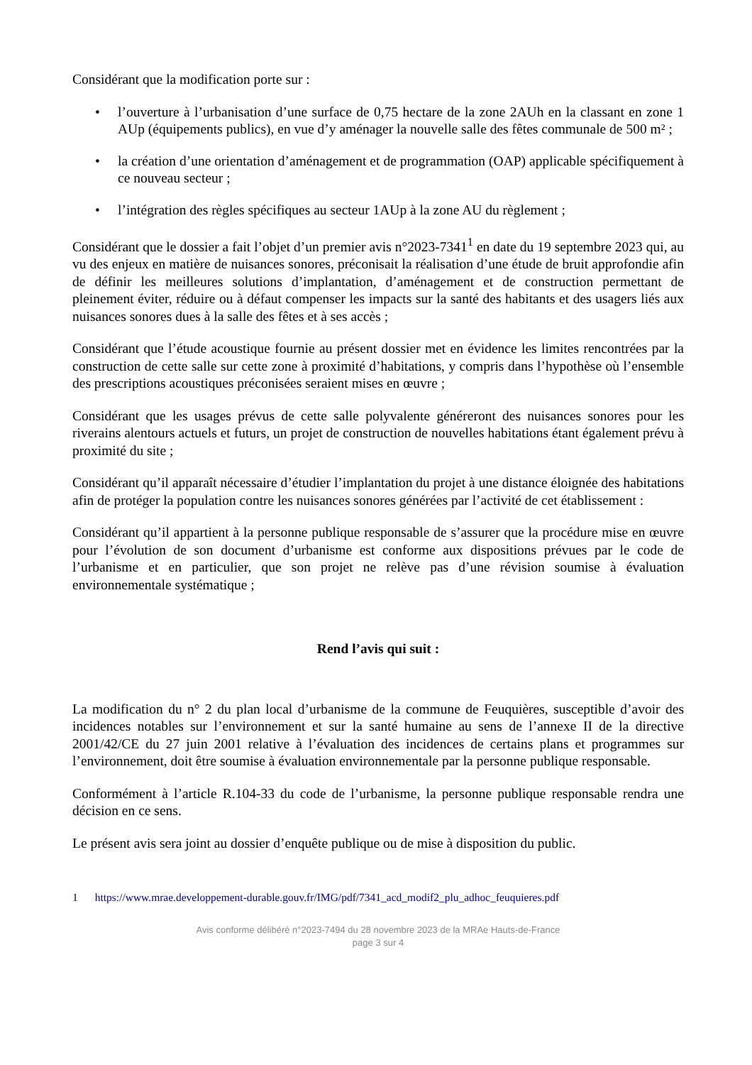Considérant que la modification porte sur :
• l’ouverture à l’urbanisation d’une surface de 0,75 hectare de la zone 2AUh en la classant en zone 1 AUp (équipements publics), en vue d’y aménager la nouvelle salle des fêtes communale de 500 m² ;
• la création d’une orientation d’aménagement et de programmation (OAP) applicable spécifiquement à ce nouveau secteur ;
• l’intégration des règles spécifiques au secteur 1AUp à la zone AU du règlement ;
Considérant que le dossier a fait l’objet d’un premier avis n°2023-7341<sup>1</sup> en date du 19 septembre 2023 qui, au vu des enjeux en matière de nuisances sonores, préconisait la réalisation d’une étude de bruit approfondie afin de définir les meilleures solutions d’implantation, d’aménagement et de construction permettant de pleinement éviter, réduire ou à défaut compenser les impacts sur la santé des habitants et des usagers liés aux nuisances sonores dues à la salle des fêtes et à ses accès ;
Considérant que l’étude acoustique fournie au présent dossier met en évidence les limites rencontrées par la construction de cette salle sur cette zone à proximité d’habitations, y compris dans l’hypothèse où l’ensemble des prescriptions acoustiques préconisées seraient mises en œuvre ;
Considérant que les usages prévus de cette salle polyvalente généreront des nuisances sonores pour les riverains alentours actuels et futurs, un projet de construction de nouvelles habitations étant également prévu à proximité du site ;
Considérant qu’il apparaît nécessaire d’étudier l’implantation du projet à une distance éloignée des habitations afin de protéger la population contre les nuisances sonores générées par l’activité de cet établissement :
Considérant qu’il appartient à la personne publique responsable de s’assurer que la procédure mise en œuvre pour l’évolution de son document d’urbanisme est conforme aux dispositions prévues par le code de l’urbanisme et en particulier, que son projet ne relève pas d’une révision soumise à évaluation environnementale systématique ;
Rend l’avis qui suit :
La modification du n° 2 du plan local d’urbanisme de la commune de Feuquières, susceptible d’avoir des incidences notables sur l’environnement et sur la santé humaine au sens de l’annexe II de la directive 2001/42/CE du 27 juin 2001 relative à l’évaluation des incidences de certains plans et programmes sur l’environnement, doit être soumise à évaluation environnementale par la personne publique responsable.
Conformément à l’article R.104-33 du code de l’urbanisme, la personne publique responsable rendra une décision en ce sens.
Le présent avis sera joint au dossier d’enquête publique ou de mise à disposition du public.
1 https://www.mrae.developpement-durable.gouv.fr/IMG/pdf/7341_acd_modif2_plu_adhoc_feuquieres.pdf
Avis conforme délibéré n°2023-7494 du 28 novembre 2023 de la MRAe Hauts-de-France
page 3 sur 4